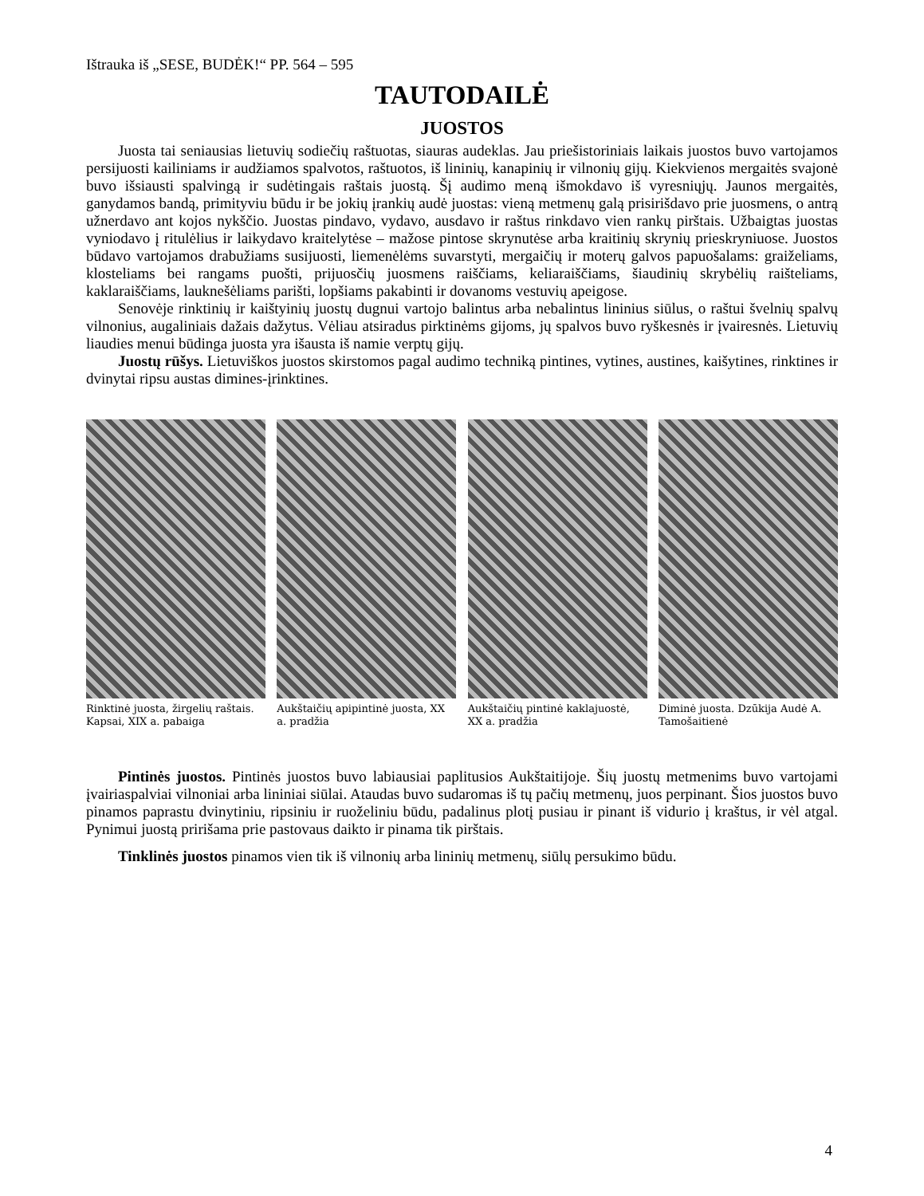Ištrauka iš „SESE, BUDĖK!“ PP. 564 – 595
TAUTODAILĖ
JUOSTOS
Juosta tai seniausias lietuvių sodiečių raštuotas, siauras audeklas. Jau priešistoriniais laikais juostos buvo vartojamos persijuosti kailiniams ir audžiamos spalvotos, raštuotos, iš lininių, kanapinių ir vilnonių gijų. Kiekvienos mergaitės svajonė buvo išsiausti spalvingą ir sudėtingais raštais juostą. Šį audimo meną išmokdavo iš vyresniųjų. Jaunos mergaitės, ganydamos bandą, primityviu būdu ir be jokių įrankių audė juostas: vieną metmenų galą prisirišdavo prie juosmens, o antrą užnerdavo ant kojos nykščio. Juostas pindavo, vydavo, ausdavo ir raštus rinkdavo vien rankų pirštais. Užbaigtas juostas vyniodavo į ritulėlius ir laikydavo kraitelytėse – mažose pintose skrynutėse arba kraitinių skrynių prieskryniuose. Juostos būdavo vartojamos drabužiams susijuosti, liemenėlėms suvarstyti, mergaičių ir moterų galvos papuošalams: graiželiams, klosteliams bei rangams puošti, prijuosčių juosmens raiščiams, keliaraiščiams, šiaudinių skrybėlių raišteliams, kaklaraiščiams, lauknešėliams parišti, lopšiams pakabinti ir dovanoms vestuvių apeigose.
Senovėje rinktinių ir kaištyinių juostų dugnui vartojo balintus arba nebalintus lininius siūlus, o raštui švelnių spalvų vilnonius, augaliniais dažais dažytus. Vėliau atsiradus pirktinėms gijoms, jų spalvos buvo ryškesnės ir įvairesnės. Lietuvių liaudies menui būdinga juosta yra išausta iš namie verptų gijų.
Juostų rūšys. Lietuviškos juostos skirstomos pagal audimo techniką pintines, vytines, austines, kaišytines, rinktines ir dvinytai ripsu austas dimines-įrinktines.
Rinktinė juosta, žirgelių raštais. Kapsai, XIX a. pabaiga
Aukštaičių apipintinė juosta, XX a. pradžia
Aukštaičių pintinė kaklajuostė, XX a. pradžia
Diminė juosta. Dzūkija Audė A. Tamošaitienė
Pintinės juostos. Pintinės juostos buvo labiausiai paplitusios Aukštaitijoje. Šių juostų metmenims buvo vartojami įvairiaspalviai vilnoniai arba lininiai siūlai. Ataudas buvo sudaromas iš tų pačių metmenų, juos perpinant. Šios juostos buvo pinamos paprastu dvinytiniu, ripsiniu ir ruoželiniu būdu, padalinus plotį pusiau ir pinant iš vidurio į kraštus, ir vėl atgal. Pynimui juostą pririšama prie pastovaus daikto ir pinama tik pirštais.
Tinklinės juostos pinamos vien tik iš vilnonių arba lininių metmenų, siūlų persukimo būdu.
4